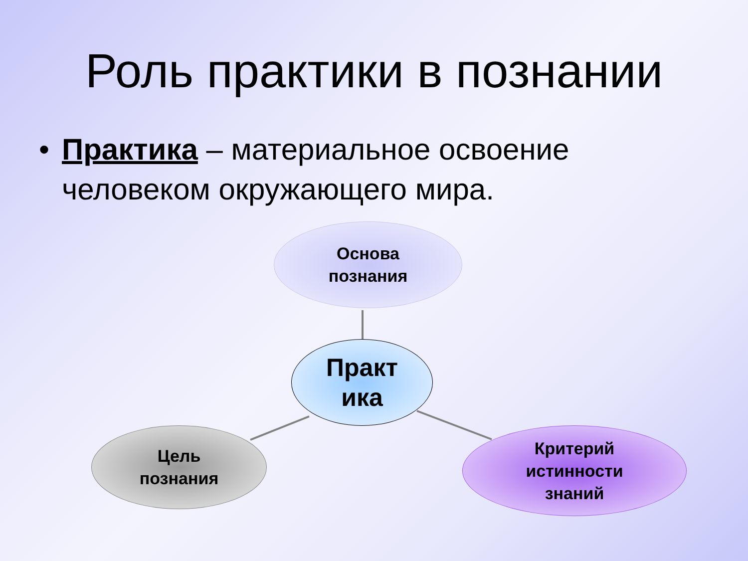Роль практики в познании
• Практика – материальное освоение человеком окружающего мира.
Основа
познания
Практ
ика
Цель
познания
Критерий
истинности
знаний